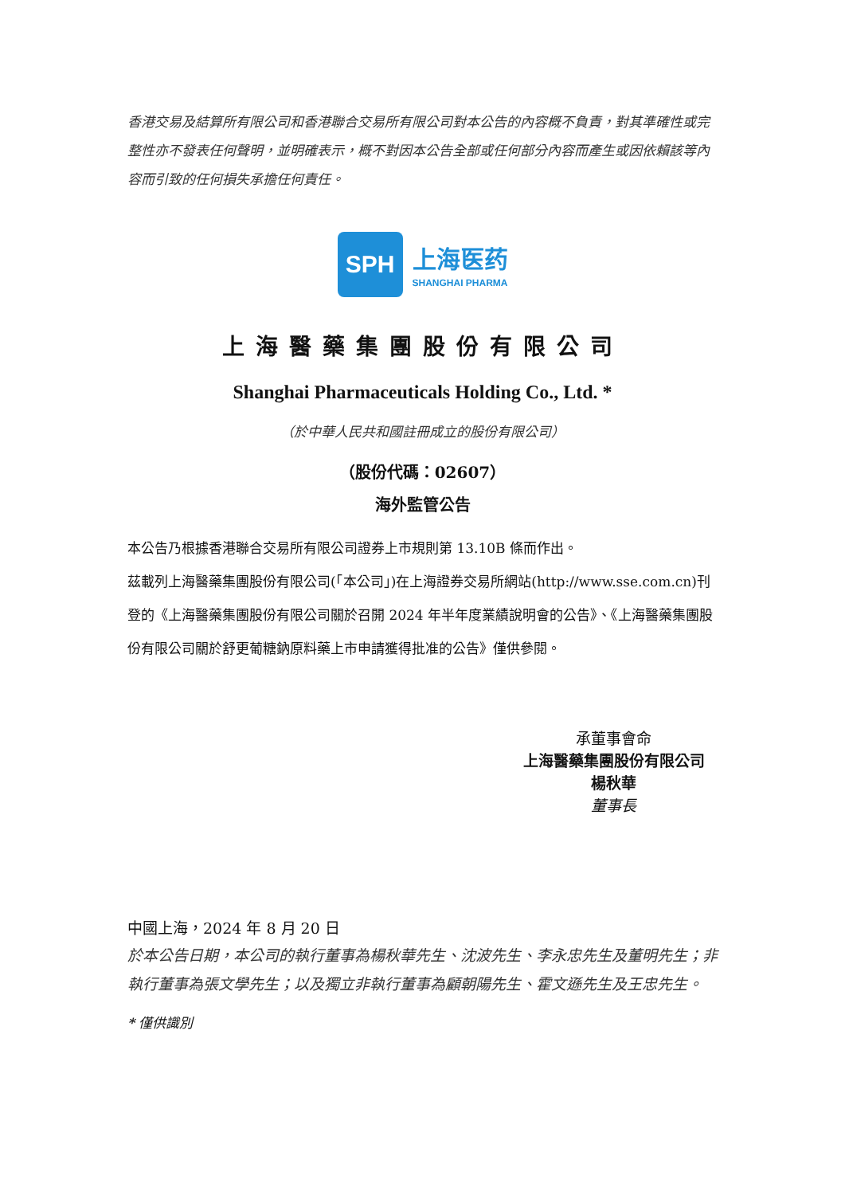香港交易及結算所有限公司和香港聯合交易所有限公司對本公告的內容概不負責，對其準確性或完整性亦不發表任何聲明，並明確表示，概不對因本公告全部或任何部分內容而產生或因依賴該等內容而引致的任何損失承擔任何責任。
SPH
上海医药
SHANGHAI PHARMA
上海醫藥集團股份有限公司
Shanghai Pharmaceuticals Holding Co., Ltd. *
（於中華人民共和國註冊成立的股份有限公司）
（股份代碼：02607）
海外監管公告
本公告乃根據香港聯合交易所有限公司證券上市規則第 13.10B 條而作出。
茲載列上海醫藥集團股份有限公司(「本公司」)在上海證券交易所網站(http://www.sse.com.cn)刊登的《上海醫藥集團股份有限公司關於召開 2024 年半年度業績說明會的公告》、《上海醫藥集團股份有限公司關於舒更葡糖鈉原料藥上市申請獲得批准的公告》僅供參閱。
承董事會命
上海醫藥集團股份有限公司
楊秋華
董事長
中國上海，2024 年 8 月 20 日
於本公告日期，本公司的執行董事為楊秋華先生、沈波先生、李永忠先生及董明先生；非執行董事為張文學先生；以及獨立非執行董事為顧朝陽先生、霍文遜先生及王忠先生。
* 僅供識別